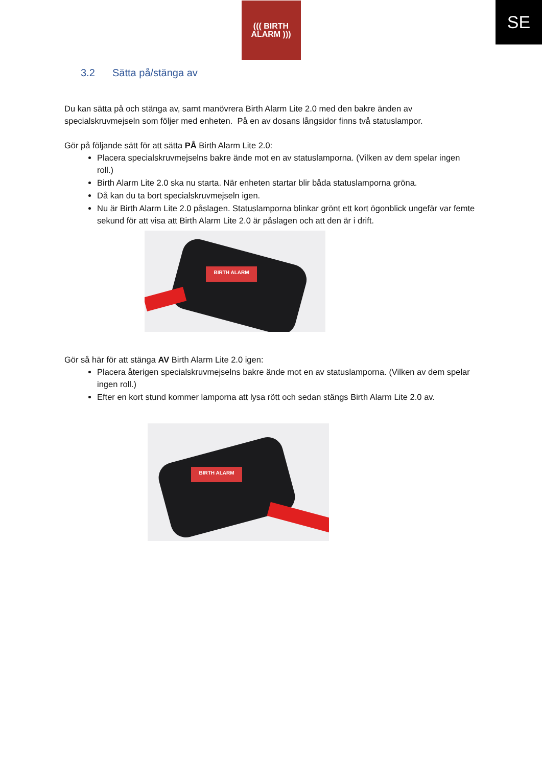SE
((( BIRTH
ALARM )))
3.2 Sätta på/stänga av
Du kan sätta på och stänga av, samt manövrera Birth Alarm Lite 2.0 med den bakre änden av specialskruvmejseln som följer med enheten. På en av dosans långsidor finns två statuslampor.
Gör på följande sätt för att sätta PÅ Birth Alarm Lite 2.0:
Placera specialskruvmejselns bakre ände mot en av statuslamporna. (Vilken av dem spelar ingen roll.)
Birth Alarm Lite 2.0 ska nu starta. När enheten startar blir båda statuslamporna gröna.
Då kan du ta bort specialskruvmejseln igen.
Nu är Birth Alarm Lite 2.0 påslagen. Statuslamporna blinkar grönt ett kort ögonblick ungefär var femte sekund för att visa att Birth Alarm Lite 2.0 är påslagen och att den är i drift.
BIRTH ALARM
Gör så här för att stänga AV Birth Alarm Lite 2.0 igen:
Placera återigen specialskruvmejselns bakre ände mot en av statuslamporna. (Vilken av dem spelar ingen roll.)
Efter en kort stund kommer lamporna att lysa rött och sedan stängs Birth Alarm Lite 2.0 av.
BIRTH ALARM